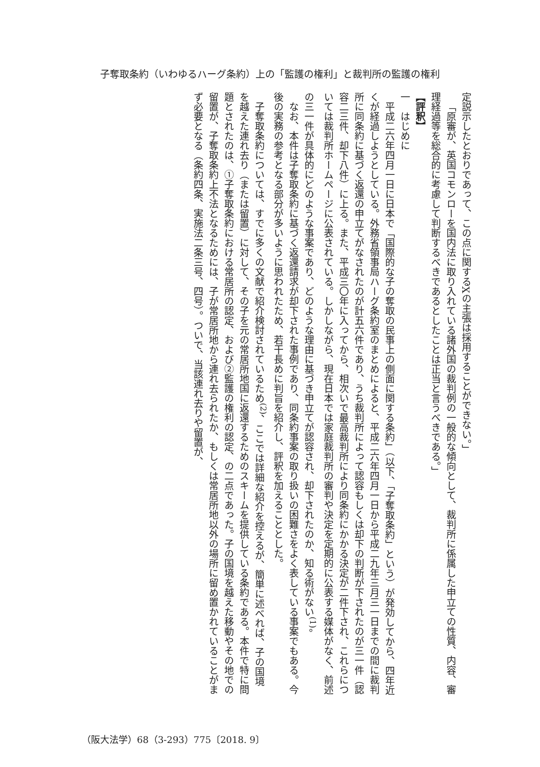子奪取条約（いわゆるハーグ条約）上の「監護の権利」と裁判所の監護の権利
定説示したとおりであって、この点に関するXの主張は採用することができない。」
「原審が、英国コモンローを国内法に取り入れている諸外国の裁判例の一般的な傾向として、裁判所に係属した申立ての性質、内容、審理経過等を総合的に考慮して判断するべきであるとしたことは正当と言うべきである。」
【評釈】
一　はじめに
平成二六年四月一日に日本で「国際的な子の奪取の民事上の側面に関する条約」（以下、「子奪取条約」という）が発効してから、四年近くが経過しようとしている。外務省領事局ハーグ条約室のまとめによると、平成二六年四月一日から平成二九年三月三一日までの間に裁判所に同条約に基づく返還の申立てがなされたのが計五六件であり、うち裁判所によって認容もしくは却下の判断が下されたのが三一件（認容二三件、却下八件）に上る。また、平成三〇年に入ってから、相次いで最高裁判所により同条約にかかる決定が二件下され、これらについては裁判所ホームページに公表されている。しかしながら、現在日本では家庭裁判所の審判や決定を定期的に公表する媒体がなく、前述の三一件が具体的にどのような事案であり、どのような理由に基づき申立てが認容され、却下されたのか、知る術がない<sup>(1)</sup>。
なお、本件は子奪取条約に基づく返還請求が却下された事例であり、同条約事案の取り扱いの困難さをよく表している事案でもある。今後の実務の参考となる部分が多いように思われたため、若干長めに判旨を紹介し、評釈を加えることとした。
子奪取条約については、すでに多くの文献で紹介検討されているため<sup>(2)</sup>、ここでは詳細な紹介を控えるが、簡単に述べれば、子の国境を越えた連れ去り（または留置）に対して、その子を元の常居所地国に返還するためのスキームを提供している条約である。本件で特に問題とされたのは、①子奪取条約における常居所の認定、および②監護の権利の認定、の二点であった。子の国境を越えた移動やその地での留置が、子奪取条約上不法となるためには、子が常居所地から連れ去られたか、もしくは常居所地以外の場所に留め置かれていることがまず必要となる（条約四条、実施法二条三号、四号）。ついで、当該連れ去りや留置が、
（阪大法学）68（3-293）775〔2018. 9〕